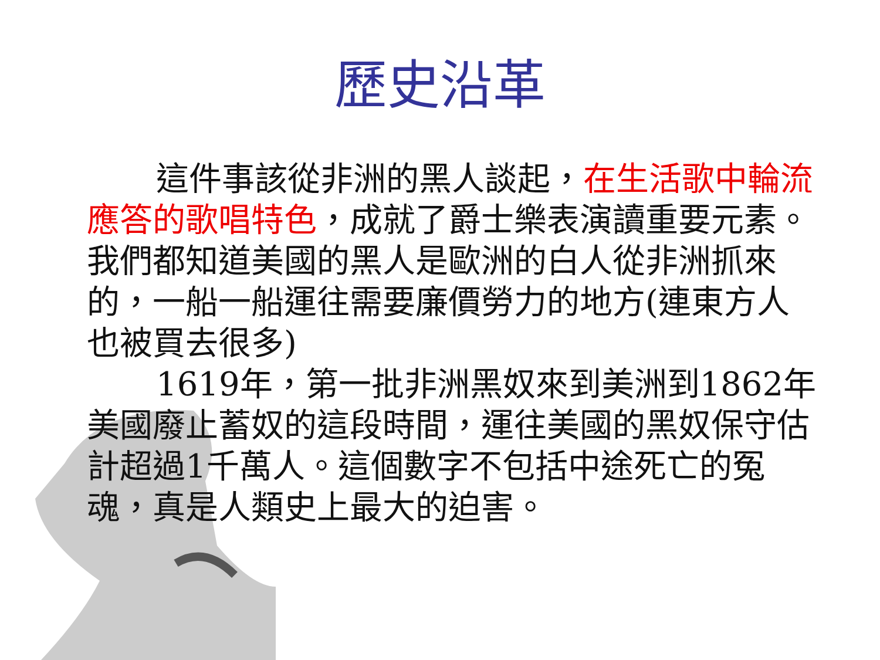歷史沿革
這件事該從非洲的黑人談起，在生活歌中輪流應答的歌唱特色，成就了爵士樂表演讀重要元素。我們都知道美國的黑人是歐洲的白人從非洲抓來的，一船一船運往需要廉價勞力的地方(連東方人也被買去很多)
1619年，第一批非洲黑奴來到美洲到1862年美國廢止蓄奴的這段時間，運往美國的黑奴保守估計超過1千萬人。這個數字不包括中途死亡的冤魂，真是人類史上最大的迫害。